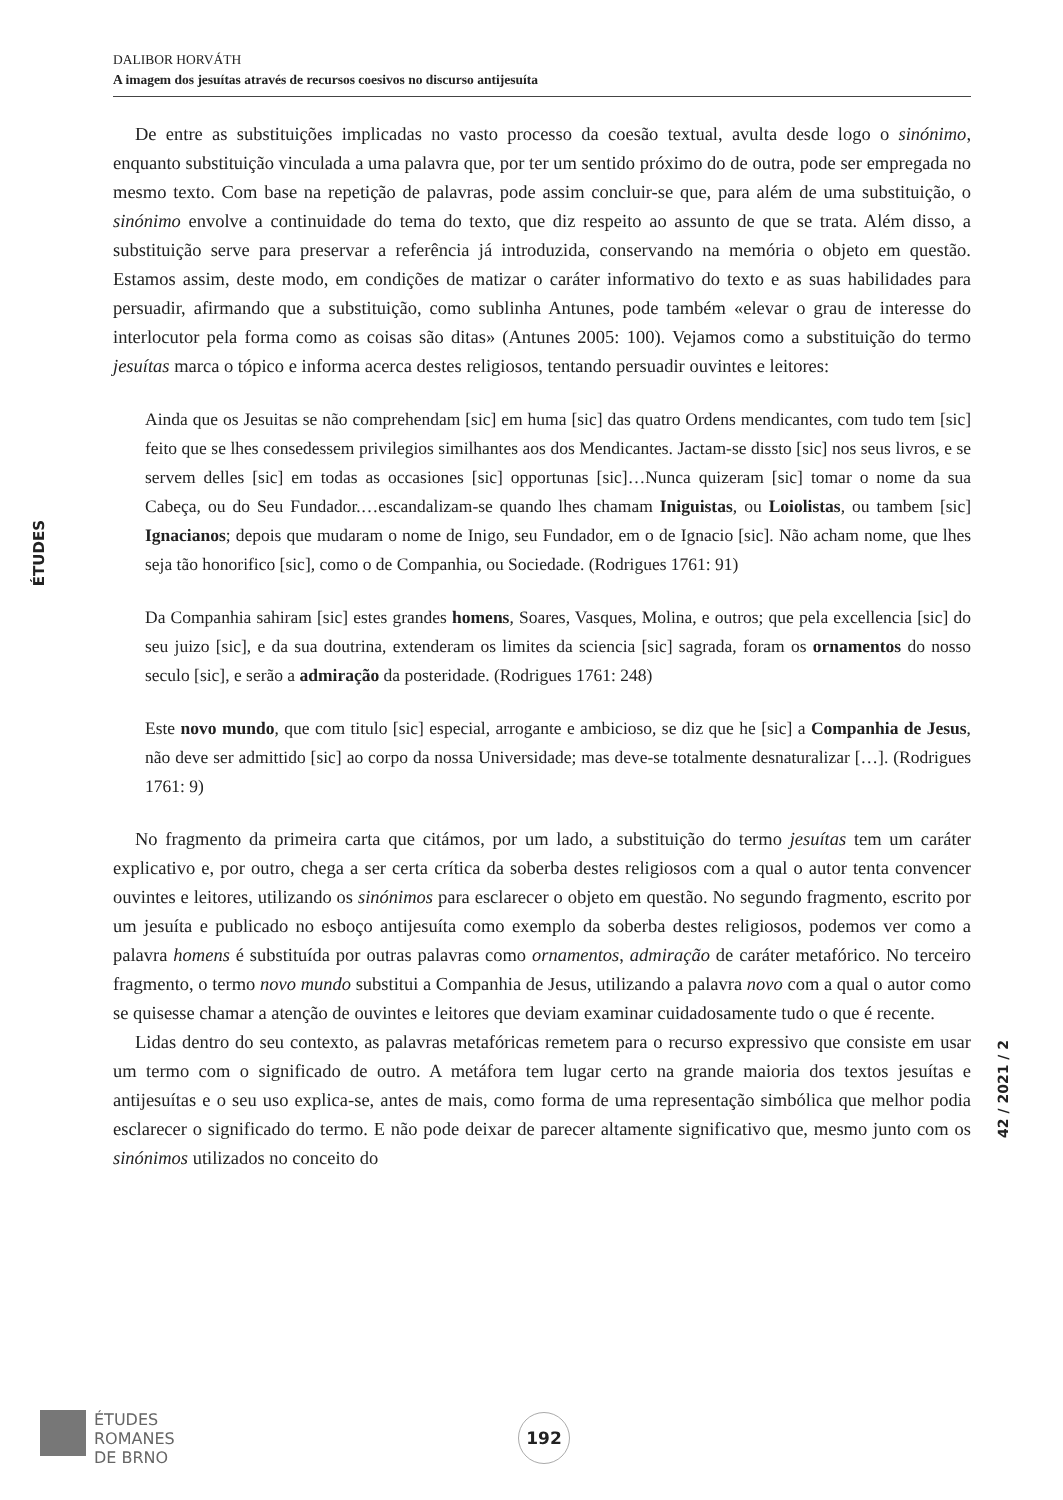DALIBOR HORVÁTH
A imagem dos jesuítas através de recursos coesivos no discurso antijesuíta
ÉTUDES
42 / 2021 / 2
De entre as substituições implicadas no vasto processo da coesão textual, avulta desde logo o sinónimo, enquanto substituição vinculada a uma palavra que, por ter um sentido próximo do de outra, pode ser empregada no mesmo texto. Com base na repetição de palavras, pode assim concluir-se que, para além de uma substituição, o sinónimo envolve a continuidade do tema do texto, que diz respeito ao assunto de que se trata. Além disso, a substituição serve para preservar a referência já introduzida, conservando na memória o objeto em questão. Estamos assim, deste modo, em condições de matizar o caráter informativo do texto e as suas habilidades para persuadir, afirmando que a substituição, como sublinha Antunes, pode também «elevar o grau de interesse do interlocutor pela forma como as coisas são ditas» (Antunes 2005: 100). Vejamos como a substituição do termo jesuítas marca o tópico e informa acerca destes religiosos, tentando persuadir ouvintes e leitores:
Ainda que os Jesuitas se não comprehendam [sic] em huma [sic] das quatro Ordens mendicantes, com tudo tem [sic] feito que se lhes consedessem privilegios similhantes aos dos Mendicantes. Jactam-se dissto [sic] nos seus livros, e se servem delles [sic] em todas as occasiones [sic] opportunas [sic]…Nunca quizeram [sic] tomar o nome da sua Cabeça, ou do Seu Fundador.…escandalizam-se quando lhes chamam Iniguistas, ou Loiolistas, ou tambem [sic] Ignacianos; depois que mudaram o nome de Inigo, seu Fundador, em o de Ignacio [sic]. Não acham nome, que lhes seja tão honorifico [sic], como o de Companhia, ou Sociedade. (Rodrigues 1761: 91)
Da Companhia sahiram [sic] estes grandes homens, Soares, Vasques, Molina, e outros; que pela excellencia [sic] do seu juizo [sic], e da sua doutrina, extenderam os limites da sciencia [sic] sagrada, foram os ornamentos do nosso seculo [sic], e serão a admiração da posteridade. (Rodrigues 1761: 248)
Este novo mundo, que com titulo [sic] especial, arrogante e ambicioso, se diz que he [sic] a Companhia de Jesus, não deve ser admittido [sic] ao corpo da nossa Universidade; mas deve-se totalmente desnaturalizar […]. (Rodrigues 1761: 9)
No fragmento da primeira carta que citámos, por um lado, a substituição do termo jesuítas tem um caráter explicativo e, por outro, chega a ser certa crítica da soberba destes religiosos com a qual o autor tenta convencer ouvintes e leitores, utilizando os sinónimos para esclarecer o objeto em questão. No segundo fragmento, escrito por um jesuíta e publicado no esboço antijesuíta como exemplo da soberba destes religiosos, podemos ver como a palavra homens é substituída por outras palavras como ornamentos, admiração de caráter metafórico. No terceiro fragmento, o termo novo mundo substitui a Companhia de Jesus, utilizando a palavra novo com a qual o autor como se quisesse chamar a atenção de ouvintes e leitores que deviam examinar cuidadosamente tudo o que é recente.
Lidas dentro do seu contexto, as palavras metafóricas remetem para o recurso expressivo que consiste em usar um termo com o significado de outro. A metáfora tem lugar certo na grande maioria dos textos jesuítas e antijesuítas e o seu uso explica-se, antes de mais, como forma de uma representação simbólica que melhor podia esclarecer o significado do termo. E não pode deixar de parecer altamente significativo que, mesmo junto com os sinónimos utilizados no conceito do
ÉTUDES
ROMANES
DE BRNO
192